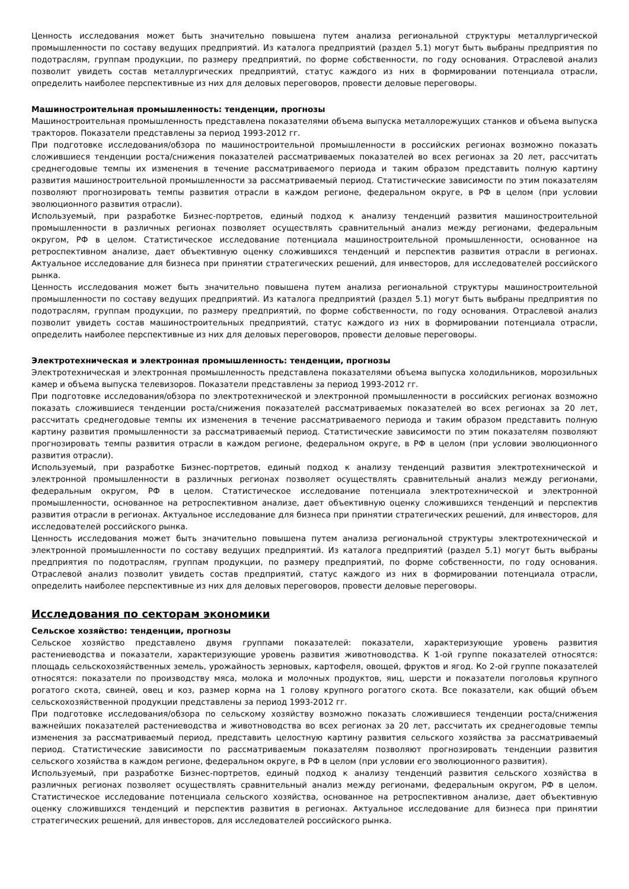Ценность исследования может быть значительно повышена путем анализа региональной структуры металлургической промышленности по составу ведущих предприятий. Из каталога предприятий (раздел 5.1) могут быть выбраны предприятия по подотраслям, группам продукции, по размеру предприятий, по форме собственности, по году основания. Отраслевой анализ позволит увидеть состав металлургических предприятий, статус каждого из них в формировании потенциала отрасли, определить наиболее перспективные из них для деловых переговоров, провести деловые переговоры.
Машиностроительная промышленность: тенденции, прогнозы
Машиностроительная промышленность представлена показателями объема выпуска металлорежущих станков и объема выпуска тракторов. Показатели представлены за период 1993-2012 гг.
При подготовке исследования/обзора по машиностроительной промышленности в российских регионах возможно показать сложившиеся тенденции роста/снижения показателей рассматриваемых показателей во всех регионах за 20 лет, рассчитать среднегодовые темпы их изменения в течение рассматриваемого периода и таким образом представить полную картину развития машиностроительной промышленности за рассматриваемый период. Статистические зависимости по этим показателям позволяют прогнозировать темпы развития отрасли в каждом регионе, федеральном округе, в РФ в целом (при условии эволюционного развития отрасли).
Используемый, при разработке Бизнес-портретов, единый подход к анализу тенденций развития машиностроительной промышленности в различных регионах позволяет осуществлять сравнительный анализ между регионами, федеральным округом, РФ в целом. Статистическое исследование потенциала машиностроительной промышленности, основанное на ретроспективном анализе, дает объективную оценку сложившихся тенденций и перспектив развития отрасли в регионах. Актуальное исследование для бизнеса при принятии стратегических решений, для инвесторов, для исследователей российского рынка.
Ценность исследования может быть значительно повышена путем анализа региональной структуры машиностроительной промышленности по составу ведущих предприятий. Из каталога предприятий (раздел 5.1) могут быть выбраны предприятия по подотраслям, группам продукции, по размеру предприятий, по форме собственности, по году основания. Отраслевой анализ позволит увидеть состав машиностроительных предприятий, статус каждого из них в формировании потенциала отрасли, определить наиболее перспективные из них для деловых переговоров, провести деловые переговоры.
Электротехническая и электронная промышленность: тенденции, прогнозы
Электротехническая и электронная промышленность представлена показателями объема выпуска холодильников, морозильных камер и объема выпуска телевизоров. Показатели представлены за период 1993-2012 гг.
При подготовке исследования/обзора по электротехнической и электронной промышленности в российских регионах возможно показать сложившиеся тенденции роста/снижения показателей рассматриваемых показателей во всех регионах за 20 лет, рассчитать среднегодовые темпы их изменения в течение рассматриваемого периода и таким образом представить полную картину развития промышленности за рассматриваемый период. Статистические зависимости по этим показателям позволяют прогнозировать темпы развития отрасли в каждом регионе, федеральном округе, в РФ в целом (при условии эволюционного развития отрасли).
Используемый, при разработке Бизнес-портретов, единый подход к анализу тенденций развития электротехнической и электронной промышленности в различных регионах позволяет осуществлять сравнительный анализ между регионами, федеральным округом, РФ в целом. Статистическое исследование потенциала электротехнической и электронной промышленности, основанное на ретроспективном анализе, дает объективную оценку сложившихся тенденций и перспектив развития отрасли в регионах. Актуальное исследование для бизнеса при принятии стратегических решений, для инвесторов, для исследователей российского рынка.
Ценность исследования может быть значительно повышена путем анализа региональной структуры электротехнической и электронной промышленности по составу ведущих предприятий. Из каталога предприятий (раздел 5.1) могут быть выбраны предприятия по подотраслям, группам продукции, по размеру предприятий, по форме собственности, по году основания. Отраслевой анализ позволит увидеть состав предприятий, статус каждого из них в формировании потенциала отрасли, определить наиболее перспективные из них для деловых переговоров, провести деловые переговоры.
Исследования по секторам экономики
Сельское хозяйство: тенденции, прогнозы
Сельское хозяйство представлено двумя группами показателей: показатели, характеризующие уровень развития растениеводства и показатели, характеризующие уровень развития животноводства. К 1-ой группе показателей относятся: площадь сельскохозяйственных земель, урожайность зерновых, картофеля, овощей, фруктов и ягод. Ко 2-ой группе показателей относятся: показатели по производству мяса, молока и молочных продуктов, яиц, шерсти и показатели поголовья крупного рогатого скота, свиней, овец и коз, размер корма на 1 голову крупного рогатого скота. Все показатели, как общий объем сельскохозяйственной продукции представлены за период 1993-2012 гг.
При подготовке исследования/обзора по сельскому хозяйству возможно показать сложившиеся тенденции роста/снижения важнейших показателей растениеводства и животноводства во всех регионах за 20 лет, рассчитать их среднегодовые темпы изменения за рассматриваемый период, представить целостную картину развития сельского хозяйства за рассматриваемый период. Статистические зависимости по рассматриваемым показателям позволяют прогнозировать тенденции развития сельского хозяйства в каждом регионе, федеральном округе, в РФ в целом (при условии его эволюционного развития).
Используемый, при разработке Бизнес-портретов, единый подход к анализу тенденций развития сельского хозяйства в различных регионах позволяет осуществлять сравнительный анализ между регионами, федеральным округом, РФ в целом. Статистическое исследование потенциала сельского хозяйства, основанное на ретроспективном анализе, дает объективную оценку сложившихся тенденций и перспектив развития в регионах. Актуальное исследование для бизнеса при принятии стратегических решений, для инвесторов, для исследователей российского рынка.